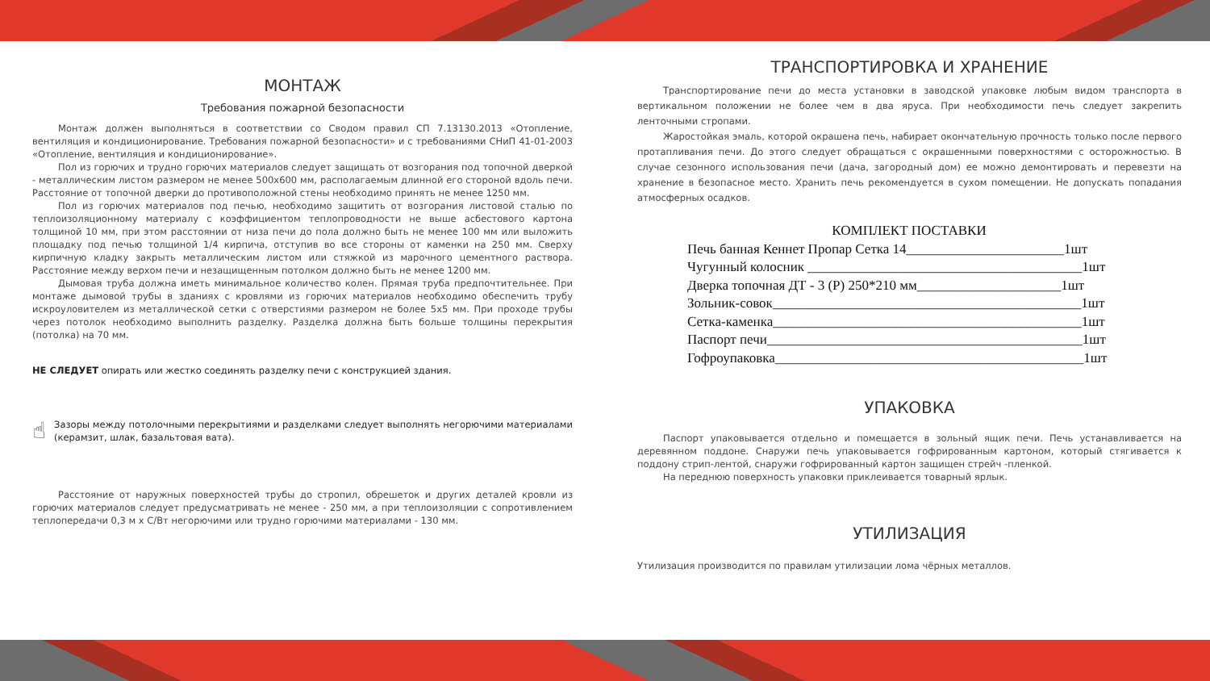МОНТАЖ
Требования пожарной безопасности
Монтаж должен выполняться в соответствии со Сводом правил СП 7.13130.2013 «Отопление, вентиляция и кондиционирование. Требования пожарной безопасности» и с требованиями СНиП 41-01-2003 «Отопление, вентиляция и кондиционирование».
Пол из горючих и трудно горючих материалов следует защищать от возгорания под топочной дверкой - металлическим листом размером не менее 500х600 мм, располагаемым длинной его стороной вдоль печи. Расстояние от топочной дверки до противоположной стены необходимо принять не менее 1250 мм.
Пол из горючих материалов под печью, необходимо защитить от возгорания листовой сталью по теплоизоляционному материалу с коэффициентом теплопроводности не выше асбестового картона толщиной 10 мм, при этом расстоянии от низа печи до пола должно быть не менее 100 мм или выложить площадку под печью толщиной 1/4 кирпича, отступив во все стороны от каменки на 250 мм. Сверху кирпичную кладку закрыть металлическим листом или стяжкой из марочного цементного раствора. Расстояние между верхом печи и незащищенным потолком должно быть не менее 1200 мм.
Дымовая труба должна иметь минимальное количество колен. Прямая труба предпочтительнее. При монтаже дымовой трубы в зданиях с кровлями из горючих материалов необходимо обеспечить трубу искроуловителем из металлической сетки с отверстиями размером не более 5х5 мм. При проходе трубы через потолок необходимо выполнить разделку. Разделка должна быть больше толщины перекрытия (потолка) на 70 мм.
НЕ СЛЕДУЕТ опирать или жестко соединять разделку печи с конструкцией здания.
☝
Зазоры между потолочными перекрытиями и разделками следует выполнять негорючими материалами (керамзит, шлак, базальтовая вата).
Расстояние от наружных поверхностей трубы до стропил, обрешеток и других деталей кровли из горючих материалов следует предусматривать не менее - 250 мм, а при теплоизоляции с сопротивлением теплопередачи 0,3 м х С/Вт негорючими или трудно горючими материалами - 130 мм.
ТРАНСПОРТИРОВКА И ХРАНЕНИЕ
Транспортирование печи до места установки в заводской упаковке любым видом транспорта в вертикальном положении не более чем в два яруса. При необходимости печь следует закрепить ленточными стропами.
Жаростойкая эмаль, которой окрашена печь, набирает окончательную прочность только после первого протапливания печи. До этого следует обращаться с окрашенными поверхностями с осторожностью. В случае сезонного использования печи (дача, загородный дом) ее можно демонтировать и перевезти на хранение в безопасное место. Хранить печь рекомендуется в сухом помещении. Не допускать попадания атмосферных осадков.
КОМПЛЕКТ ПОСТАВКИ
Печь банная Кеннет Пропар Сетка 14_______________________1шт
Чугунный колосник ________________________________________1шт
Дверка топочная ДТ - 3 (Р) 250*210 мм_____________________1шт
Зольник-совок_____________________________________________1шт
Сетка-каменка_____________________________________________1шт
Паспорт печи______________________________________________1шт
Гофроупаковка_____________________________________________1шт
УПАКОВКА
Паспорт упаковывается отдельно и помещается в зольный ящик печи. Печь устанавливается на деревянном поддоне. Снаружи печь упаковывается гофрированным картоном, который стягивается к поддону стрип-лентой, снаружи гофрированный картон защищен стрейч -пленкой.
На переднюю поверхность упаковки приклеивается товарный ярлык.
УТИЛИЗАЦИЯ
Утилизация производится по правилам утилизации лома чёрных металлов.